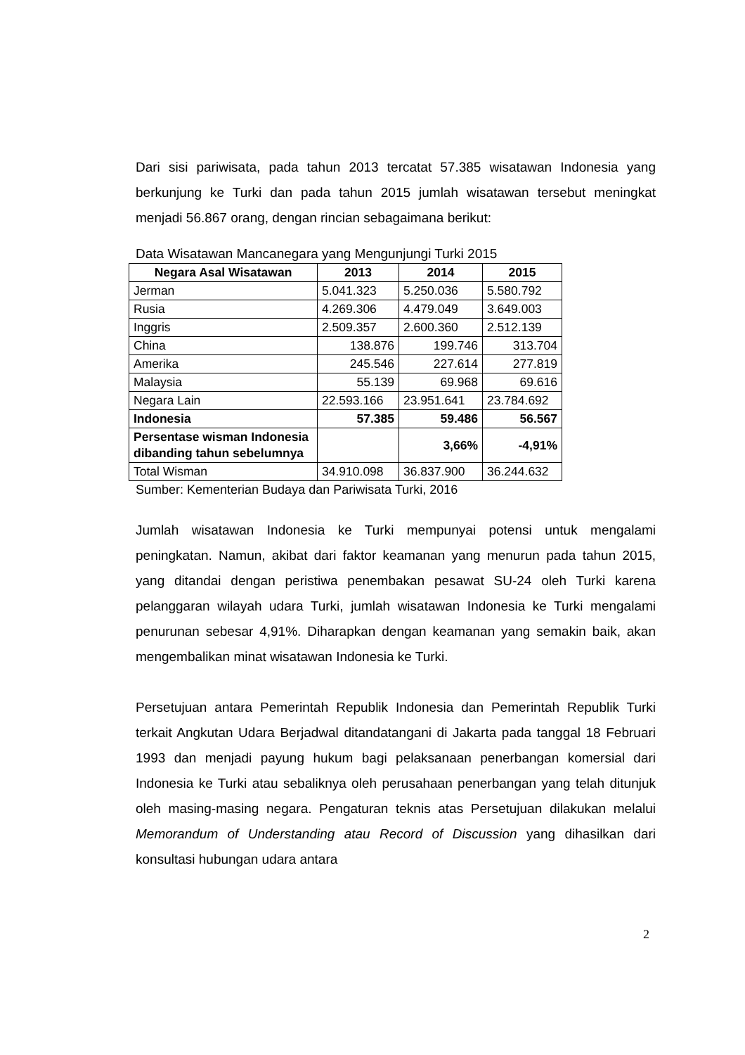Dari sisi pariwisata, pada tahun 2013 tercatat 57.385 wisatawan Indonesia yang berkunjung ke Turki dan pada tahun 2015 jumlah wisatawan tersebut meningkat menjadi 56.867 orang, dengan rincian sebagaimana berikut:
Data Wisatawan Mancanegara yang Mengunjungi Turki 2015
| Negara Asal Wisatawan | 2013 | 2014 | 2015 |
| --- | --- | --- | --- |
| Jerman | 5.041.323 | 5.250.036 | 5.580.792 |
| Rusia | 4.269.306 | 4.479.049 | 3.649.003 |
| Inggris | 2.509.357 | 2.600.360 | 2.512.139 |
| China | 138.876 | 199.746 | 313.704 |
| Amerika | 245.546 | 227.614 | 277.819 |
| Malaysia | 55.139 | 69.968 | 69.616 |
| Negara Lain | 22.593.166 | 23.951.641 | 23.784.692 |
| Indonesia | 57.385 | 59.486 | 56.567 |
| Persentase wisman Indonesia dibanding tahun sebelumnya | | 3,66% | -4,91% |
| Total Wisman | 34.910.098 | 36.837.900 | 36.244.632 |
Sumber: Kementerian Budaya dan Pariwisata Turki, 2016
Jumlah wisatawan Indonesia ke Turki mempunyai potensi untuk mengalami peningkatan. Namun, akibat dari faktor keamanan yang menurun pada tahun 2015, yang ditandai dengan peristiwa penembakan pesawat SU-24 oleh Turki karena pelanggaran wilayah udara Turki, jumlah wisatawan Indonesia ke Turki mengalami penurunan sebesar 4,91%. Diharapkan dengan keamanan yang semakin baik, akan mengembalikan minat wisatawan Indonesia ke Turki.
Persetujuan antara Pemerintah Republik Indonesia dan Pemerintah Republik Turki terkait Angkutan Udara Berjadwal ditandatangani di Jakarta pada tanggal 18 Februari 1993 dan menjadi payung hukum bagi pelaksanaan penerbangan komersial dari Indonesia ke Turki atau sebaliknya oleh perusahaan penerbangan yang telah ditunjuk oleh masing-masing negara. Pengaturan teknis atas Persetujuan dilakukan melalui Memorandum of Understanding atau Record of Discussion yang dihasilkan dari konsultasi hubungan udara antara
2